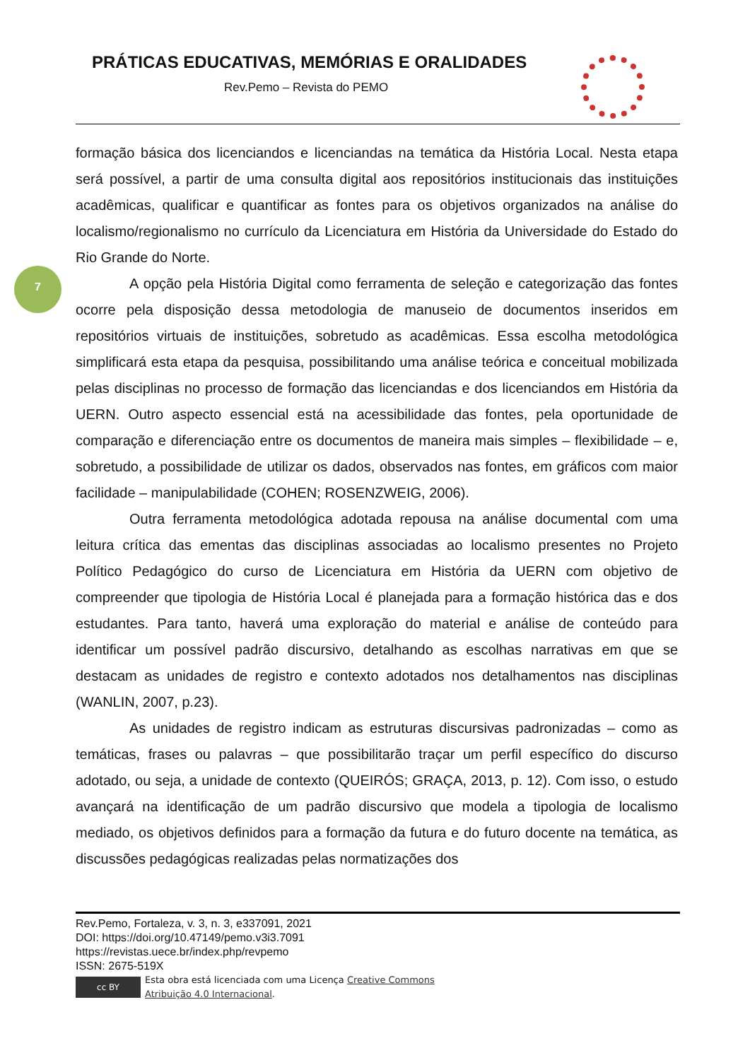PRÁTICAS EDUCATIVAS, MEMÓRIAS E ORALIDADES
Rev.Pemo – Revista do PEMO
7
formação básica dos licenciandos e licenciandas na temática da História Local. Nesta etapa será possível, a partir de uma consulta digital aos repositórios institucionais das instituições acadêmicas, qualificar e quantificar as fontes para os objetivos organizados na análise do localismo/regionalismo no currículo da Licenciatura em História da Universidade do Estado do Rio Grande do Norte.
A opção pela História Digital como ferramenta de seleção e categorização das fontes ocorre pela disposição dessa metodologia de manuseio de documentos inseridos em repositórios virtuais de instituições, sobretudo as acadêmicas. Essa escolha metodológica simplificará esta etapa da pesquisa, possibilitando uma análise teórica e conceitual mobilizada pelas disciplinas no processo de formação das licenciandas e dos licenciandos em História da UERN. Outro aspecto essencial está na acessibilidade das fontes, pela oportunidade de comparação e diferenciação entre os documentos de maneira mais simples – flexibilidade – e, sobretudo, a possibilidade de utilizar os dados, observados nas fontes, em gráficos com maior facilidade – manipulabilidade (COHEN; ROSENZWEIG, 2006).
Outra ferramenta metodológica adotada repousa na análise documental com uma leitura crítica das ementas das disciplinas associadas ao localismo presentes no Projeto Político Pedagógico do curso de Licenciatura em História da UERN com objetivo de compreender que tipologia de História Local é planejada para a formação histórica das e dos estudantes. Para tanto, haverá uma exploração do material e análise de conteúdo para identificar um possível padrão discursivo, detalhando as escolhas narrativas em que se destacam as unidades de registro e contexto adotados nos detalhamentos nas disciplinas (WANLIN, 2007, p.23).
As unidades de registro indicam as estruturas discursivas padronizadas – como as temáticas, frases ou palavras – que possibilitarão traçar um perfil específico do discurso adotado, ou seja, a unidade de contexto (QUEIRÓS; GRAÇA, 2013, p. 12). Com isso, o estudo avançará na identificação de um padrão discursivo que modela a tipologia de localismo mediado, os objetivos definidos para a formação da futura e do futuro docente na temática, as discussões pedagógicas realizadas pelas normatizações dos
Rev.Pemo, Fortaleza, v. 3, n. 3, e337091, 2021
DOI: https://doi.org/10.47149/pemo.v3i3.7091
https://revistas.uece.br/index.php/revpemo
ISSN: 2675-519X
cc BY
Esta obra está licenciada com uma Licença Creative Commons
Atribuição 4.0 Internacional.